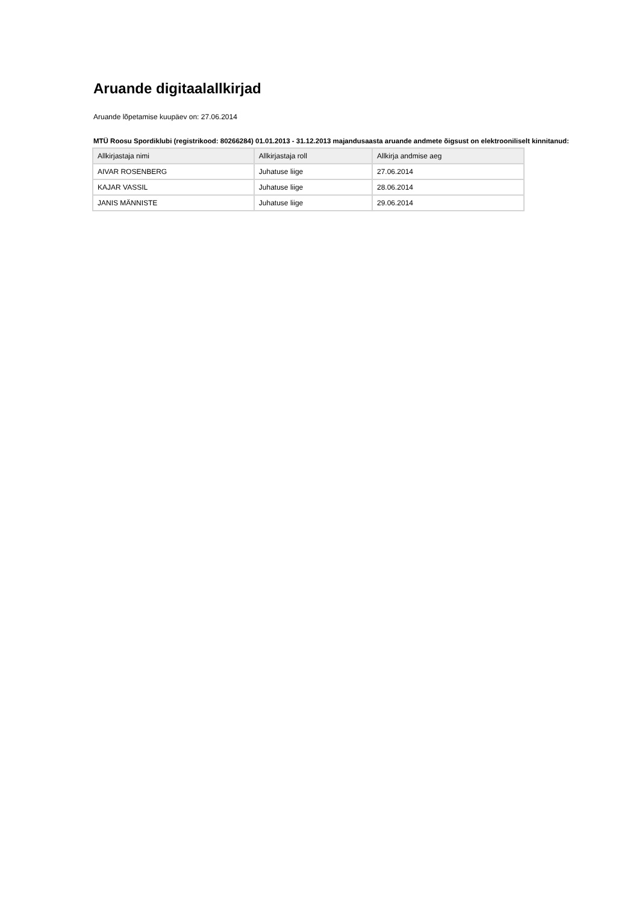Aruande digitaalallkirjad
Aruande lõpetamise kuupäev on: 27.06.2014
MTÜ Roosu Spordiklubi (registrikood: 80266284) 01.01.2013 - 31.12.2013 majandusaasta aruande andmete õigsust on elektrooniliselt kinnitanud:
| Allkirjastaja nimi | Allkirjastaja roll | Allkirja andmise aeg |
| --- | --- | --- |
| AIVAR ROSENBERG | Juhatuse liige | 27.06.2014 |
| KAJAR VASSIL | Juhatuse liige | 28.06.2014 |
| JANIS MÄNNISTE | Juhatuse liige | 29.06.2014 |